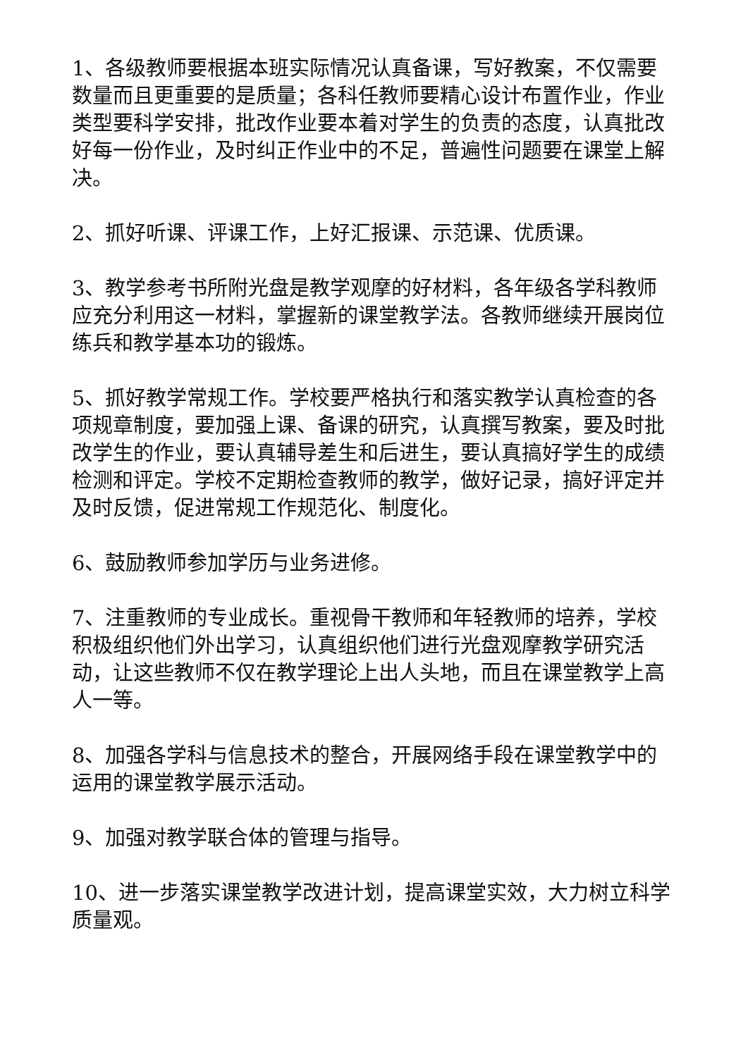1、各级教师要根据本班实际情况认真备课，写好教案，不仅需要数量而且更重要的是质量；各科任教师要精心设计布置作业，作业类型要科学安排，批改作业要本着对学生的负责的态度，认真批改好每一份作业，及时纠正作业中的不足，普遍性问题要在课堂上解决。
2、抓好听课、评课工作，上好汇报课、示范课、优质课。
3、教学参考书所附光盘是教学观摩的好材料，各年级各学科教师应充分利用这一材料，掌握新的课堂教学法。各教师继续开展岗位练兵和教学基本功的锻炼。
5、抓好教学常规工作。学校要严格执行和落实教学认真检查的各项规章制度，要加强上课、备课的研究，认真撰写教案，要及时批改学生的作业，要认真辅导差生和后进生，要认真搞好学生的成绩检测和评定。学校不定期检查教师的教学，做好记录，搞好评定并及时反馈，促进常规工作规范化、制度化。
6、鼓励教师参加学历与业务进修。
7、注重教师的专业成长。重视骨干教师和年轻教师的培养，学校积极组织他们外出学习，认真组织他们进行光盘观摩教学研究活动，让这些教师不仅在教学理论上出人头地，而且在课堂教学上高人一等。
8、加强各学科与信息技术的整合，开展网络手段在课堂教学中的运用的课堂教学展示活动。
9、加强对教学联合体的管理与指导。
10、进一步落实课堂教学改进计划，提高课堂实效，大力树立科学质量观。